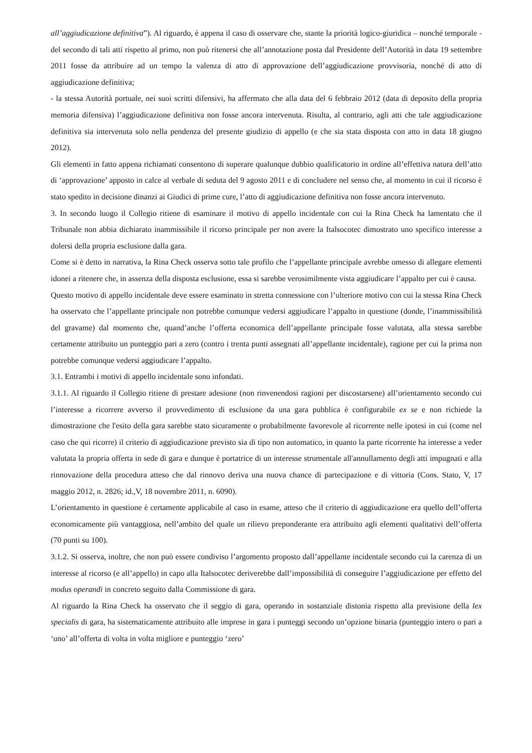all’aggiudicazione definitiva”). Al riguardo, è appena il caso di osservare che, stante la priorità logico-giuridica – nonché temporale - del secondo di tali atti rispetto al primo, non può ritenersi che all’annotazione posta dal Presidente dell’Autorità in data 19 settembre 2011 fosse da attribuire ad un tempo la valenza di atto di approvazione dell’aggiudicazione provvisoria, nonché di atto di aggiudicazione definitiva;
- la stessa Autorità portuale, nei suoi scritti difensivi, ha affermato che alla data del 6 febbraio 2012 (data di deposito della propria memoria difensiva) l’aggiudicazione definitiva non fosse ancora intervenuta. Risulta, al contrario, agli atti che tale aggiudicazione definitiva sia intervenuta solo nella pendenza del presente giudizio di appello (e che sia stata disposta con atto in data 18 giugno 2012).
Gli elementi in fatto appena richiamati consentono di superare qualunque dubbio qualificatorio in ordine all’effettiva natura dell’atto di ‘approvazione’ apposto in calce al verbale di seduta del 9 agosto 2011 e di concludere nel senso che, al momento in cui il ricorso è stato spedito in decisione dinanzi ai Giudici di prime cure, l’atto di aggiudicazione definitiva non fosse ancora intervenuto.
3. In secondo luogo il Collegio ritiene di esaminare il motivo di appello incidentale con cui la Rina Check ha lamentato che il Tribunale non abbia dichiarato inammissibile il ricorso principale per non avere la Italsocotec dimostrato uno specifico interesse a dolersi della propria esclusione dalla gara.
Come si è detto in narrativa, la Rina Check osserva sotto tale profilo che l’appellante principale avrebbe omesso di allegare elementi idonei a ritenere che, in assenza della disposta esclusione, essa si sarebbe verosimilmente vista aggiudicare l’appalto per cui è causa.
Questo motivo di appello incidentale deve essere esaminato in stretta connessione con l’ulteriore motivo con cui la stessa Rina Check ha osservato che l’appellante principale non potrebbe comunque vedersi aggiudicare l’appalto in questione (donde, l’inammissibilità del gravame) dal momento che, quand’anche l’offerta economica dell’appellante principale fosse valutata, alla stessa sarebbe certamente attribuito un punteggio pari a zero (contro i trenta punti assegnati all’appellante incidentale), ragione per cui la prima non potrebbe comunque vedersi aggiudicare l’appalto.
3.1. Entrambi i motivi di appello incidentale sono infondati.
3.1.1. Al riguardo il Collegio ritiene di prestare adesione (non rinvenendosi ragioni per discostarsene) all’orientamento secondo cui l’interesse a ricorrere avverso il provvedimento di esclusione da una gara pubblica è configurabile ex se e non richiede la dimostrazione che l'esito della gara sarebbe stato sicuramente o probabilmente favorevole al ricorrente nelle ipotesi in cui (come nel caso che qui ricorre) il criterio di aggiudicazione previsto sia di tipo non automatico, in quanto la parte ricorrente ha interesse a veder valutata la propria offerta in sede di gara e dunque è portatrice di un interesse strumentale all'annullamento degli atti impugnati e alla rinnovazione della procedura atteso che dal rinnovo deriva una nuova chance di partecipazione e di vittoria (Cons. Stato, V, 17 maggio 2012, n. 2826; id.,V, 18 novembre 2011, n. 6090).
L’orientamento in questione è certamente applicabile al caso in esame, atteso che il criterio di aggiudicazione era quello dell’offerta economicamente più vantaggiosa, nell’ambito del quale un rilievo preponderante era attribuito agli elementi qualitativi dell’offerta (70 punti su 100).
3.1.2. Si osserva, inoltre, che non può essere condiviso l’argomento proposto dall’appellante incidentale secondo cui la carenza di un interesse al ricorso (e all’appello) in capo alla Italsocotec deriverebbe dall’impossibilità di conseguire l’aggiudicazione per effetto del modus operandi in concreto seguito dalla Commissione di gara.
Al riguardo la Rina Check ha osservato che il seggio di gara, operando in sostanziale distonia rispetto alla previsione della lex specialis di gara, ha sistematicamente attribuito alle imprese in gara i punteggi secondo un’opzione binaria (punteggio intero o pari a ‘uno’ all’offerta di volta in volta migliore e punteggio ‘zero’